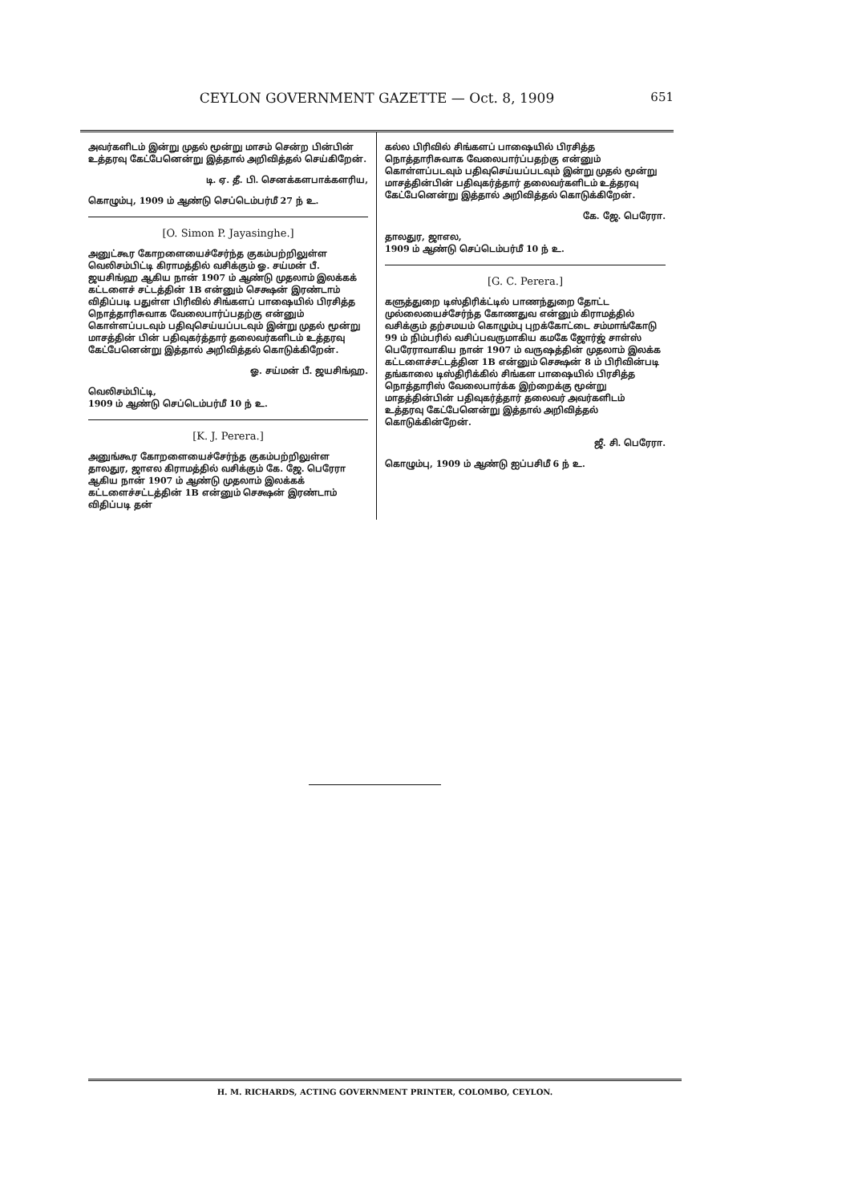CEYLON GOVERNMENT GAZETTE — Oct. 8, 1909
651
அவர்களிடம் இன்று முதல் மூன்று மாசம் சென்ற பின்பின் உத்தரவு கேட்பேனென்று இத்தால் அறிவித்தல் செய்கிறேன்.
டி. ஏ. தீ. பி. செனக்களபாக்களரிய,
கொழும்பு, 1909 ம் ஆண்டு செப்டெம்பர்மீ 27 ந் உ.
[O. Simon P. Jayasinghe.]
அனுட்கூர கோறளையைச்சேர்ந்த குகம்பற்றிலுள்ள வெலிசம்பிட்டி கிராமத்தில் வசிக்கும் ஓ. சய்மன் பீ. ஜயசிங்ஹ ஆகிய நான் 1907 ம் ஆண்டு முதலாம் இலக்கக் கட்டளைச் சட்டத்தின் 1B என்னும் செக்ஷன் இரண்டாம் விதிப்படி பதுள்ள பிரிவில் சிங்களப் பாஷையில் பிரசித்த நொத்தாரிசுவாக வேலைபார்ப்பதற்கு என்னும் கொள்ளப்படவும் பதிவுசெய்யப்படவும் இன்று முதல் மூன்று மாசத்தின் பின் பதிவுகர்த்தார் தலைவர்களிடம் உத்தரவு கேட்பேனென்று இத்தால் அறிவித்தல் கொடுக்கிறேன்.
ஓ. சய்மன் பீ. ஜயசிங்ஹ.
வெலிசம்பிட்டி,
1909 ம் ஆண்டு செப்டெம்பர்மீ 10 ந் உ.
[K. J. Perera.]
அனுங்கூர கோறளையைச்சேர்ந்த குகம்பற்றிலுள்ள தாலதுர, ஜாஎல கிராமத்தில் வசிக்கும் கே. ஜே. பெரேரா ஆகிய நான் 1907 ம் ஆண்டு முதலாம் இலக்கக் கட்டளைச்சட்டத்தின் 1B என்னும் செக்ஷன் இரண்டாம் விதிப்படி தன்
கல்ல பிரிவில் சிங்களப் பாஷையில் பிரசித்த நொத்தாரிசுவாக வேலைபார்ப்பதற்கு என்னும் கொள்ளப்படவும் பதிவுசெய்யப்படவும் இன்று முதல் மூன்று மாசத்தின்பின் பதிவுகர்த்தார் தலைவர்களிடம் உத்தரவு கேட்பேனென்று இத்தால் அறிவித்தல் கொடுக்கிறேன்.
கே. ஜே. பெரேரா.
தாலதுர, ஜாஎல,
1909 ம் ஆண்டு செப்டெம்பர்மீ 10 ந் உ.
[G. C. Perera.]
களுத்துறை டிஸ்திரிக்ட்டில் பாணந்துறை தோட்ட முல்லையைச்சேர்ந்த கோணதுவ என்னும் கிராமத்தில் வசிக்கும் தற்சமயம் கொழும்பு புறக்கோட்டை சம்மாங்கோடு 99 ம் நிம்பரில் வசிப்பவருமாகிய கமகே ஜோர்ஜ் சாள்ஸ் பெரேராவாகிய நான் 1907 ம் வருஷத்தின் முதலாம் இலக்க கட்டளைச்சட்டத்தின 1B என்னும் செக்ஷன் 8 ம் பிரிவின்படி தங்காலை டிஸ்திரிக்கில் சிங்கள பாஷையில் பிரசித்த நொத்தாரிஸ் வேலைபார்க்க இற்றைக்கு மூன்று மாதத்தின்பின் பதிவுகர்த்தார் தலைவர் அவர்களிடம் உத்தரவு கேட்பேனென்று இத்தால் அறிவித்தல் கொடுக்கின்றேன்.
ஜீ. சி. பெரேரா.
கொழும்பு, 1909 ம் ஆண்டு ஐப்பசிமீ 6 ந் உ.
H. M. RICHARDS, ACTING GOVERNMENT PRINTER, COLOMBO, CEYLON.